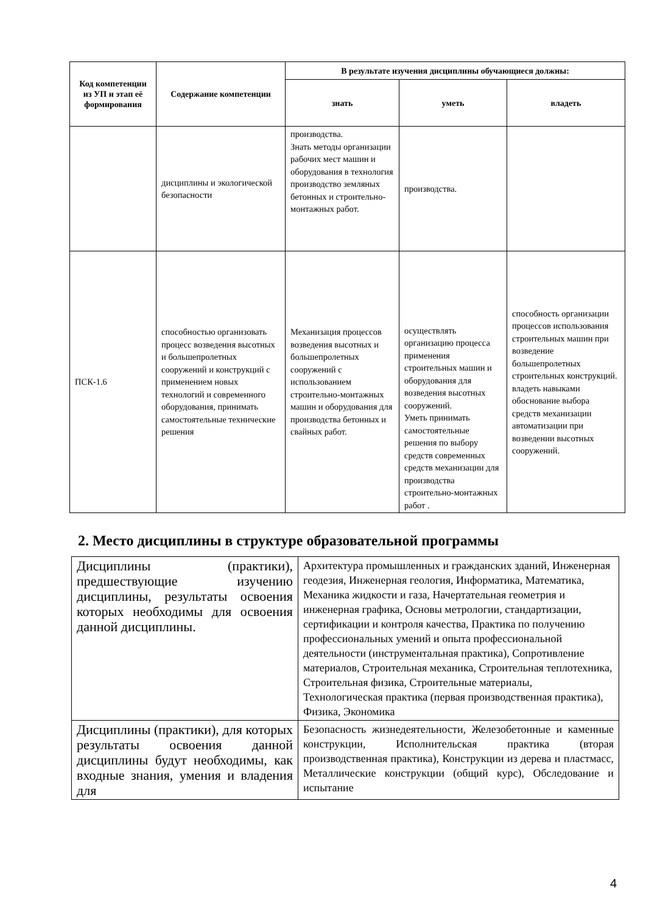| Код компетенции из УП и этап её формирования | Содержание компетенции | В результате изучения дисциплины обучающиеся должны: | | |
| --- | --- | --- | --- | --- |
| | | знать | уметь | владеть |
| | дисциплины и экологической безопасности | производства. Знать методы организации рабочих мест машин и оборудования в технология производство земляных бетонных и строительно-монтажных работ. | производства. | |
| ПСК-1.6 | способностью организовать процесс возведения высотных и большепролетных сооружений и конструкций с применением новых технологий и современного оборудования, принимать самостоятельные технические решения | Механизация процессов возведения высотных и большепролетных сооружений с использованием строительно-монтажных машин и оборудования для производства бетонных и свайных работ. | осуществлять организацию процесса применения строительных машин и оборудования для возведения высотных сооружений. Уметь принимать самостоятельные решения по выбору средств современных средств механизации для производства строительно-монтажных работ . | способность организации процессов использования строительных машин при возведение большепролетных строительных конструкций. владеть навыками обоснование выбора средств механизации автоматизации при возведении высотных сооружений. |
2. Место дисциплины в структуре образовательной программы
| Дисциплины (практики), предшествующие изучению дисциплины, результаты освоения которых необходимы для освоения данной дисциплины. | Архитектура промышленных и гражданских зданий, Инженерная геодезия, Инженерная геология, Информатика, Математика, Механика жидкости и газа, Начертательная геометрия и инженерная графика, Основы метрологии, стандартизации, сертификации и контроля качества, Практика по получению профессиональных умений и опыта профессиональной деятельности (инструментальная практика), Сопротивление материалов, Строительная механика, Строительная теплотехника, Строительная физика, Строительные материалы, Технологическая практика (первая производственная практика), Физика, Экономика |
| Дисциплины (практики), для которых результаты освоения данной дисциплины будут необходимы, как входные знания, умения и владения для | Безопасность жизнедеятельности, Железобетонные и каменные конструкции, Исполнительская практика (вторая производственная практика), Конструкции из дерева и пластмасс, Металлические конструкции (общий курс), Обследование и испытание |
4